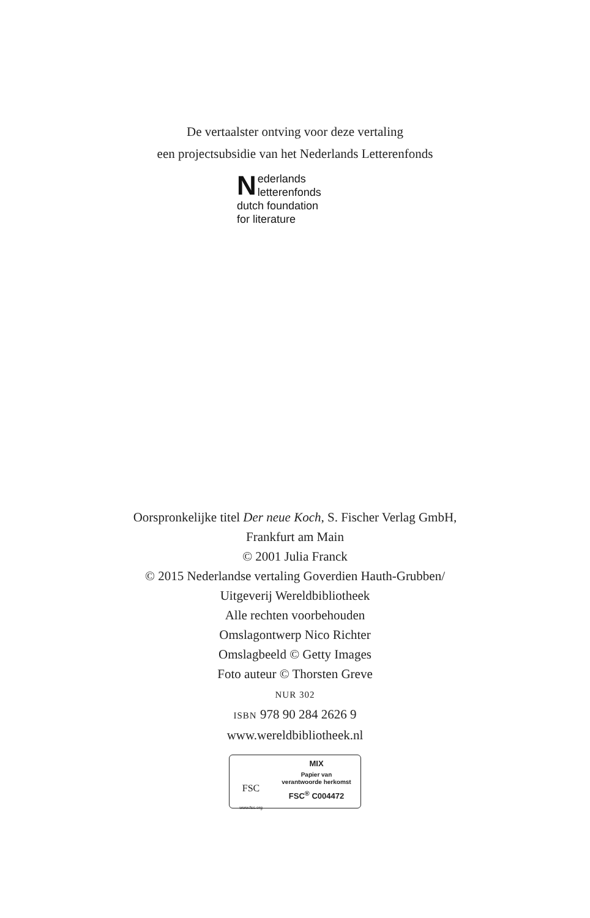De vertaalster ontving voor deze vertaling
een projectsubsidie van het Nederlands Letterenfonds
Nederlands
letterenfonds
dutch foundation
for literature
Oorspronkelijke titel Der neue Koch, S. Fischer Verlag GmbH,
Frankfurt am Main
© 2001 Julia Franck
© 2015 Nederlandse vertaling Goverdien Hauth-Grubben/
Uitgeverij Wereldbibliotheek
Alle rechten voorbehouden
Omslagontwerp Nico Richter
Omslagbeeld © Getty Images
Foto auteur © Thorsten Greve
NUR 302
ISBN 978 90 284 2626 9
www.wereldbibliotheek.nl
FSC
www.fsc.org
MIX
Papier van
verantwoorde herkomst
FSC<sup>®</sup> C004472